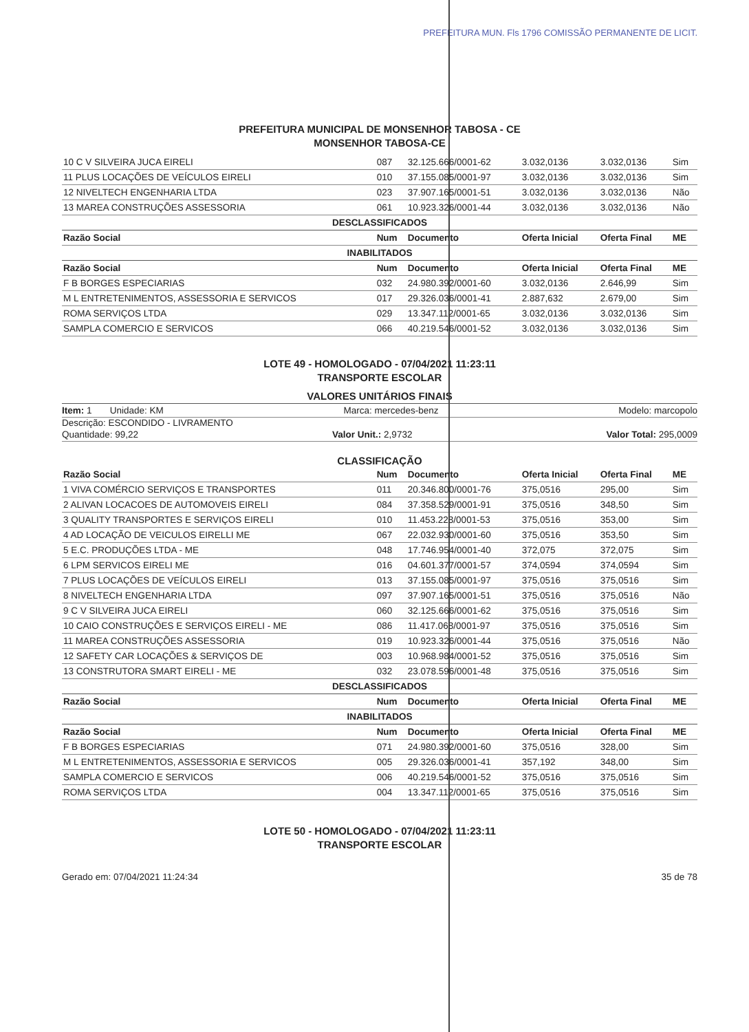PREFEITURA MUN. Fls 1796 COMISSÃO PERMANENTE DE LICIT.
PREFEITURA MUNICIPAL DE MONSENHOR TABOSA - CE
MONSENHOR TABOSA-CE
| 10 C V SILVEIRA JUCA EIRELI | 087 | 32.125.666/0001-62 | 3.032,0136 | 3.032,0136 | Sim |
| 11 PLUS LOCAÇÕES DE VEÍCULOS EIRELI | 010 | 37.155.085/0001-97 | 3.032,0136 | 3.032,0136 | Sim |
| 12 NIVELTECH ENGENHARIA LTDA | 023 | 37.907.165/0001-51 | 3.032,0136 | 3.032,0136 | Não |
| 13 MAREA CONSTRUÇÕES ASSESSORIA | 061 | 10.923.326/0001-44 | 3.032,0136 | 3.032,0136 | Não |
| DESCLASSIFICADOS | | | | | |
| Razão Social | Num | Documento | Oferta Inicial | Oferta Final | ME |
| INABILITADOS | | | | | |
| Razão Social | Num | Documento | Oferta Inicial | Oferta Final | ME |
| F B BORGES ESPECIARIAS | 032 | 24.980.392/0001-60 | 3.032,0136 | 2.646,99 | Sim |
| M L ENTRETENIMENTOS, ASSESSORIA E SERVICOS | 017 | 29.326.036/0001-41 | 2.887,632 | 2.679,00 | Sim |
| ROMA SERVIÇOS LTDA | 029 | 13.347.112/0001-65 | 3.032,0136 | 3.032,0136 | Sim |
| SAMPLA COMERCIO E SERVICOS | 066 | 40.219.546/0001-52 | 3.032,0136 | 3.032,0136 | Sim |
LOTE 49 - HOMOLOGADO - 07/04/2021 11:23:11
TRANSPORTE ESCOLAR
VALORES UNITÁRIOS FINAIS
Item: 1 Unidade: KM Marca: mercedes-benz Modelo: marcopolo
Descrição: ESCONDIDO - LIVRAMENTO
Quantidade: 99,22 Valor Unit.: 2,9732 Valor Total: 295,0009
CLASSIFICAÇÃO
| Razão Social | Num | Documento | Oferta Inicial | Oferta Final | ME |
| --- | --- | --- | --- | --- | --- |
| 1 VIVA COMÉRCIO SERVIÇOS E TRANSPORTES | 011 | 20.346.800/0001-76 | 375,0516 | 295,00 | Sim |
| 2 ALIVAN LOCACOES DE AUTOMOVEIS EIRELI | 084 | 37.358.529/0001-91 | 375,0516 | 348,50 | Sim |
| 3 QUALITY TRANSPORTES E SERVIÇOS EIRELI | 010 | 11.453.228/0001-53 | 375,0516 | 353,00 | Sim |
| 4 AD LOCAÇÃO DE VEICULOS EIRELLI ME | 067 | 22.032.930/0001-60 | 375,0516 | 353,50 | Sim |
| 5 E.C. PRODUÇÕES LTDA - ME | 048 | 17.746.954/0001-40 | 372,075 | 372,075 | Sim |
| 6 LPM SERVICOS EIRELI ME | 016 | 04.601.377/0001-57 | 374,0594 | 374,0594 | Sim |
| 7 PLUS LOCAÇÕES DE VEÍCULOS EIRELI | 013 | 37.155.085/0001-97 | 375,0516 | 375,0516 | Sim |
| 8 NIVELTECH ENGENHARIA LTDA | 097 | 37.907.165/0001-51 | 375,0516 | 375,0516 | Não |
| 9 C V SILVEIRA JUCA EIRELI | 060 | 32.125.666/0001-62 | 375,0516 | 375,0516 | Sim |
| 10 CAIO CONSTRUÇÕES E SERVIÇOS EIRELI - ME | 086 | 11.417.068/0001-97 | 375,0516 | 375,0516 | Sim |
| 11 MAREA CONSTRUÇÕES ASSESSORIA | 019 | 10.923.326/0001-44 | 375,0516 | 375,0516 | Não |
| 12 SAFETY CAR LOCAÇÕES & SERVIÇOS DE | 003 | 10.968.984/0001-52 | 375,0516 | 375,0516 | Sim |
| 13 CONSTRUTORA SMART EIRELI - ME | 032 | 23.078.596/0001-48 | 375,0516 | 375,0516 | Sim |
| DESCLASSIFICADOS | | | | | |
| Razão Social | Num | Documento | Oferta Inicial | Oferta Final | ME |
| INABILITADOS | | | | | |
| Razão Social | Num | Documento | Oferta Inicial | Oferta Final | ME |
| F B BORGES ESPECIARIAS | 071 | 24.980.392/0001-60 | 375,0516 | 328,00 | Sim |
| M L ENTRETENIMENTOS, ASSESSORIA E SERVICOS | 005 | 29.326.036/0001-41 | 357,192 | 348,00 | Sim |
| SAMPLA COMERCIO E SERVICOS | 006 | 40.219.546/0001-52 | 375,0516 | 375,0516 | Sim |
| ROMA SERVIÇOS LTDA | 004 | 13.347.112/0001-65 | 375,0516 | 375,0516 | Sim |
LOTE 50 - HOMOLOGADO - 07/04/2021 11:23:11
TRANSPORTE ESCOLAR
Gerado em: 07/04/2021 11:24:34 35 de 78